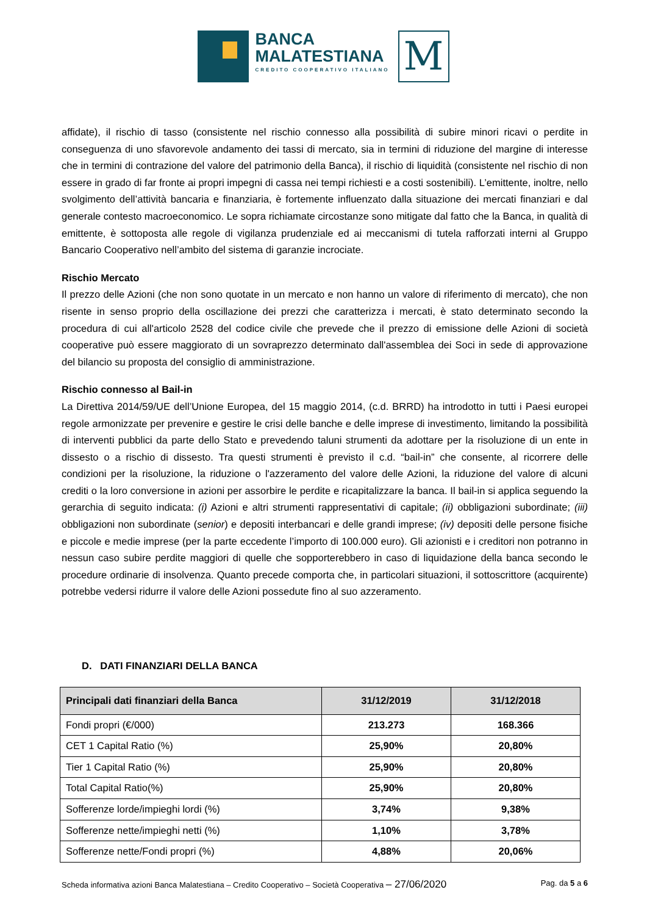BANCA
MALATESTIANA
CREDITO COOPERATIVO ITALIANO
M
affidate), il rischio di tasso (consistente nel rischio connesso alla possibilità di subire minori ricavi o perdite in conseguenza di uno sfavorevole andamento dei tassi di mercato, sia in termini di riduzione del margine di interesse che in termini di contrazione del valore del patrimonio della Banca), il rischio di liquidità (consistente nel rischio di non essere in grado di far fronte ai propri impegni di cassa nei tempi richiesti e a costi sostenibili). L’emittente, inoltre, nello svolgimento dell’attività bancaria e finanziaria, è fortemente influenzato dalla situazione dei mercati finanziari e dal generale contesto macroeconomico. Le sopra richiamate circostanze sono mitigate dal fatto che la Banca, in qualità di emittente, è sottoposta alle regole di vigilanza prudenziale ed ai meccanismi di tutela rafforzati interni al Gruppo Bancario Cooperativo nell’ambito del sistema di garanzie incrociate.
Rischio Mercato
Il prezzo delle Azioni (che non sono quotate in un mercato e non hanno un valore di riferimento di mercato), che non risente in senso proprio della oscillazione dei prezzi che caratterizza i mercati, è stato determinato secondo la procedura di cui all'articolo 2528 del codice civile che prevede che il prezzo di emissione delle Azioni di società cooperative può essere maggiorato di un sovraprezzo determinato dall'assemblea dei Soci in sede di approvazione del bilancio su proposta del consiglio di amministrazione.
Rischio connesso al Bail-in
La Direttiva 2014/59/UE dell’Unione Europea, del 15 maggio 2014, (c.d. BRRD) ha introdotto in tutti i Paesi europei regole armonizzate per prevenire e gestire le crisi delle banche e delle imprese di investimento, limitando la possibilità di interventi pubblici da parte dello Stato e prevedendo taluni strumenti da adottare per la risoluzione di un ente in dissesto o a rischio di dissesto. Tra questi strumenti è previsto il c.d. “bail-in” che consente, al ricorrere delle condizioni per la risoluzione, la riduzione o l'azzeramento del valore delle Azioni, la riduzione del valore di alcuni crediti o la loro conversione in azioni per assorbire le perdite e ricapitalizzare la banca. Il bail-in si applica seguendo la gerarchia di seguito indicata: (i) Azioni e altri strumenti rappresentativi di capitale; (ii) obbligazioni subordinate; (iii) obbligazioni non subordinate (senior) e depositi interbancari e delle grandi imprese; (iv) depositi delle persone fisiche e piccole e medie imprese (per la parte eccedente l’importo di 100.000 euro). Gli azionisti e i creditori non potranno in nessun caso subire perdite maggiori di quelle che sopporterebbero in caso di liquidazione della banca secondo le procedure ordinarie di insolvenza. Quanto precede comporta che, in particolari situazioni, il sottoscrittore (acquirente) potrebbe vedersi ridurre il valore delle Azioni possedute fino al suo azzeramento.
D. DATI FINANZIARI DELLA BANCA
| Principali dati finanziari della Banca | 31/12/2019 | 31/12/2018 |
| --- | --- | --- |
| Fondi propri (€/000) | 213.273 | 168.366 |
| CET 1 Capital Ratio (%) | 25,90% | 20,80% |
| Tier 1 Capital Ratio (%) | 25,90% | 20,80% |
| Total Capital Ratio(%) | 25,90% | 20,80% |
| Sofferenze lorde/impieghi lordi (%) | 3,74% | 9,38% |
| Sofferenze nette/impieghi netti (%) | 1,10% | 3,78% |
| Sofferenze nette/Fondi propri (%) | 4,88% | 20,06% |
Scheda informativa azioni Banca Malatestiana – Credito Cooperativo – Società Cooperativa – 27/06/2020 Pag. da 5 a 6